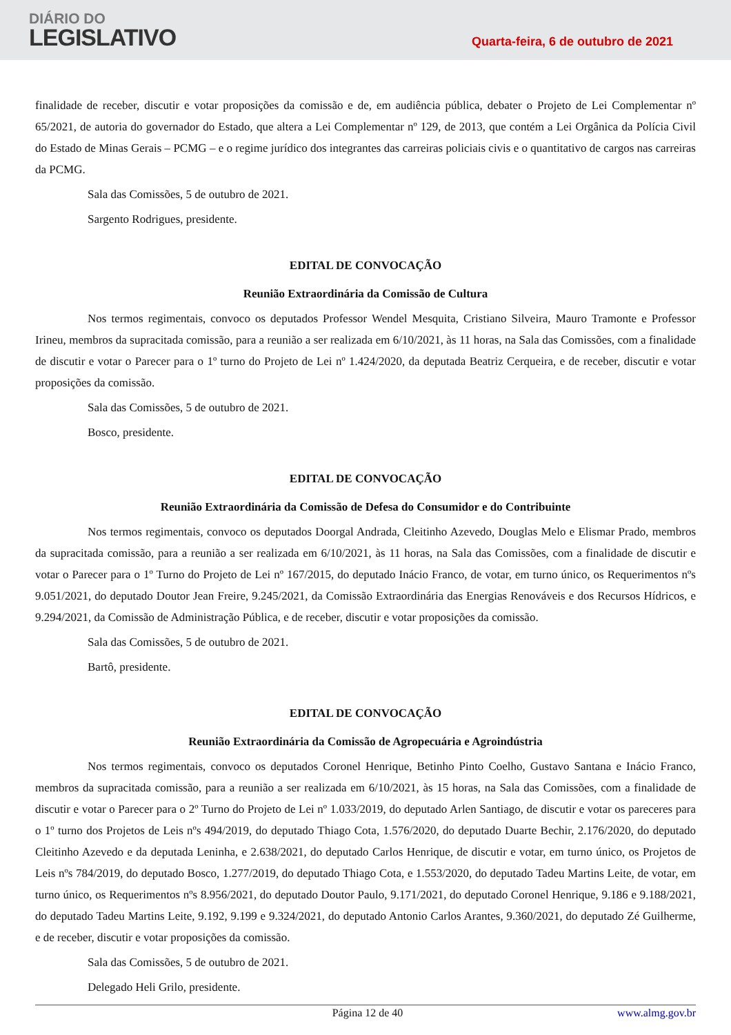DIÁRIO DO
LEGISLATIVO
Quarta-feira, 6 de outubro de 2021
finalidade de receber, discutir e votar proposições da comissão e de, em audiência pública, debater o Projeto de Lei Complementar nº 65/2021, de autoria do governador do Estado, que altera a Lei Complementar nº 129, de 2013, que contém a Lei Orgânica da Polícia Civil do Estado de Minas Gerais – PCMG – e o regime jurídico dos integrantes das carreiras policiais civis e o quantitativo de cargos nas carreiras da PCMG.
Sala das Comissões, 5 de outubro de 2021.
Sargento Rodrigues, presidente.
EDITAL DE CONVOCAÇÃO
Reunião Extraordinária da Comissão de Cultura
Nos termos regimentais, convoco os deputados Professor Wendel Mesquita, Cristiano Silveira, Mauro Tramonte e Professor Irineu, membros da supracitada comissão, para a reunião a ser realizada em 6/10/2021, às 11 horas, na Sala das Comissões, com a finalidade de discutir e votar o Parecer para o 1º turno do Projeto de Lei nº 1.424/2020, da deputada Beatriz Cerqueira, e de receber, discutir e votar proposições da comissão.
Sala das Comissões, 5 de outubro de 2021.
Bosco, presidente.
EDITAL DE CONVOCAÇÃO
Reunião Extraordinária da Comissão de Defesa do Consumidor e do Contribuinte
Nos termos regimentais, convoco os deputados Doorgal Andrada, Cleitinho Azevedo, Douglas Melo e Elismar Prado, membros da supracitada comissão, para a reunião a ser realizada em 6/10/2021, às 11 horas, na Sala das Comissões, com a finalidade de discutir e votar o Parecer para o 1º Turno do Projeto de Lei nº 167/2015, do deputado Inácio Franco, de votar, em turno único, os Requerimentos nºs 9.051/2021, do deputado Doutor Jean Freire, 9.245/2021, da Comissão Extraordinária das Energias Renováveis e dos Recursos Hídricos, e 9.294/2021, da Comissão de Administração Pública, e de receber, discutir e votar proposições da comissão.
Sala das Comissões, 5 de outubro de 2021.
Bartô, presidente.
EDITAL DE CONVOCAÇÃO
Reunião Extraordinária da Comissão de Agropecuária e Agroindústria
Nos termos regimentais, convoco os deputados Coronel Henrique, Betinho Pinto Coelho, Gustavo Santana e Inácio Franco, membros da supracitada comissão, para a reunião a ser realizada em 6/10/2021, às 15 horas, na Sala das Comissões, com a finalidade de discutir e votar o Parecer para o 2º Turno do Projeto de Lei nº 1.033/2019, do deputado Arlen Santiago, de discutir e votar os pareceres para o 1º turno dos Projetos de Leis nºs 494/2019, do deputado Thiago Cota, 1.576/2020, do deputado Duarte Bechir, 2.176/2020, do deputado Cleitinho Azevedo e da deputada Leninha, e 2.638/2021, do deputado Carlos Henrique, de discutir e votar, em turno único, os Projetos de Leis nºs 784/2019, do deputado Bosco, 1.277/2019, do deputado Thiago Cota, e 1.553/2020, do deputado Tadeu Martins Leite, de votar, em turno único, os Requerimentos nºs 8.956/2021, do deputado Doutor Paulo, 9.171/2021, do deputado Coronel Henrique, 9.186 e 9.188/2021, do deputado Tadeu Martins Leite, 9.192, 9.199 e 9.324/2021, do deputado Antonio Carlos Arantes, 9.360/2021, do deputado Zé Guilherme, e de receber, discutir e votar proposições da comissão.
Sala das Comissões, 5 de outubro de 2021.
Delegado Heli Grilo, presidente.
Página 12 de 40 www.almg.gov.br